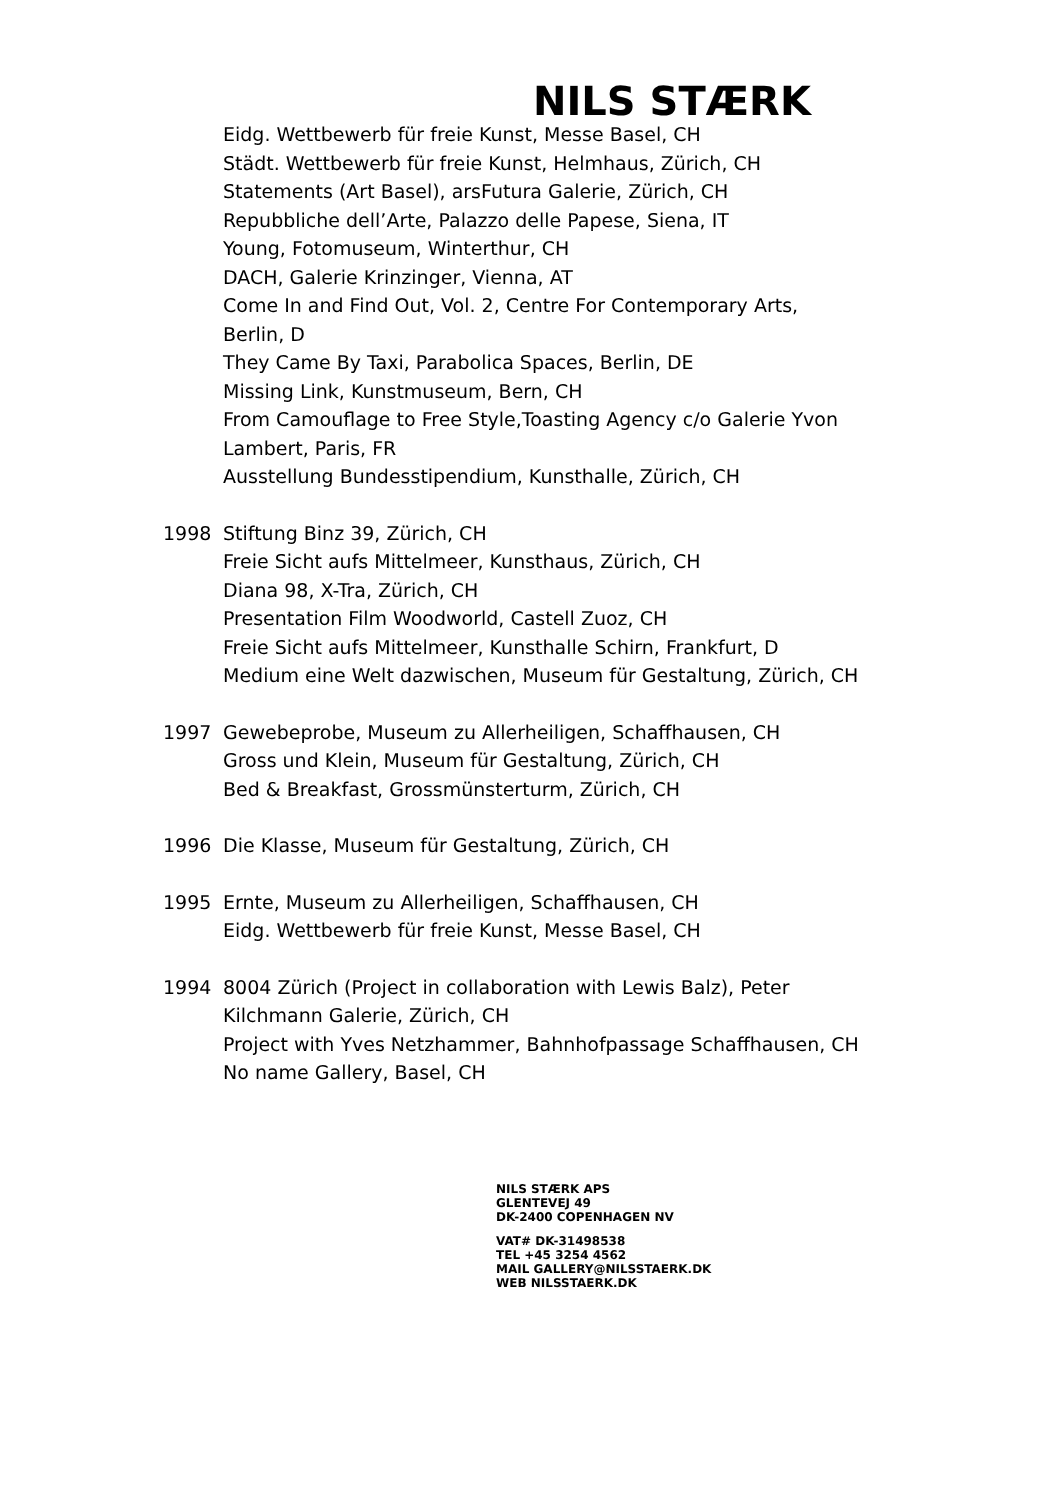NILS STÆRK
Eidg. Wettbewerb für freie Kunst, Messe Basel, CH
Städt. Wettbewerb für freie Kunst, Helmhaus, Zürich, CH
Statements (Art Basel), arsFutura Galerie, Zürich, CH
Repubbliche dell’Arte, Palazzo delle Papese, Siena, IT
Young, Fotomuseum, Winterthur, CH
DACH, Galerie Krinzinger, Vienna, AT
Come In and Find Out, Vol. 2, Centre For Contemporary Arts, Berlin, D
They Came By Taxi, Parabolica Spaces, Berlin, DE
Missing Link, Kunstmuseum, Bern, CH
From Camouflage to Free Style,Toasting Agency c/o Galerie Yvon Lambert, Paris, FR
Ausstellung Bundesstipendium, Kunsthalle, Zürich, CH
1998 Stiftung Binz 39, Zürich, CH
Freie Sicht aufs Mittelmeer, Kunsthaus, Zürich, CH
Diana 98, X-Tra, Zürich, CH
Presentation Film Woodworld, Castell Zuoz, CH
Freie Sicht aufs Mittelmeer, Kunsthalle Schirn, Frankfurt, D
Medium eine Welt dazwischen, Museum für Gestaltung, Zürich, CH
1997 Gewebeprobe, Museum zu Allerheiligen, Schaffhausen, CH
Gross und Klein, Museum für Gestaltung, Zürich, CH
Bed & Breakfast, Grossmünsterturm, Zürich, CH
1996 Die Klasse, Museum für Gestaltung, Zürich, CH
1995 Ernte, Museum zu Allerheiligen, Schaffhausen, CH
Eidg. Wettbewerb für freie Kunst, Messe Basel, CH
1994 8004 Zürich (Project in collaboration with Lewis Balz), Peter Kilchmann Galerie, Zürich, CH
Project with Yves Netzhammer, Bahnhofpassage Schaffhausen, CH
No name Gallery, Basel, CH
NILS STÆRK APS
GLENTEVEJ 49
DK-2400 COPENHAGEN NV
VAT# DK-31498538
TEL +45 3254 4562
MAIL GALLERY@NILSSTAERK.DK
WEB NILSSTAERK.DK